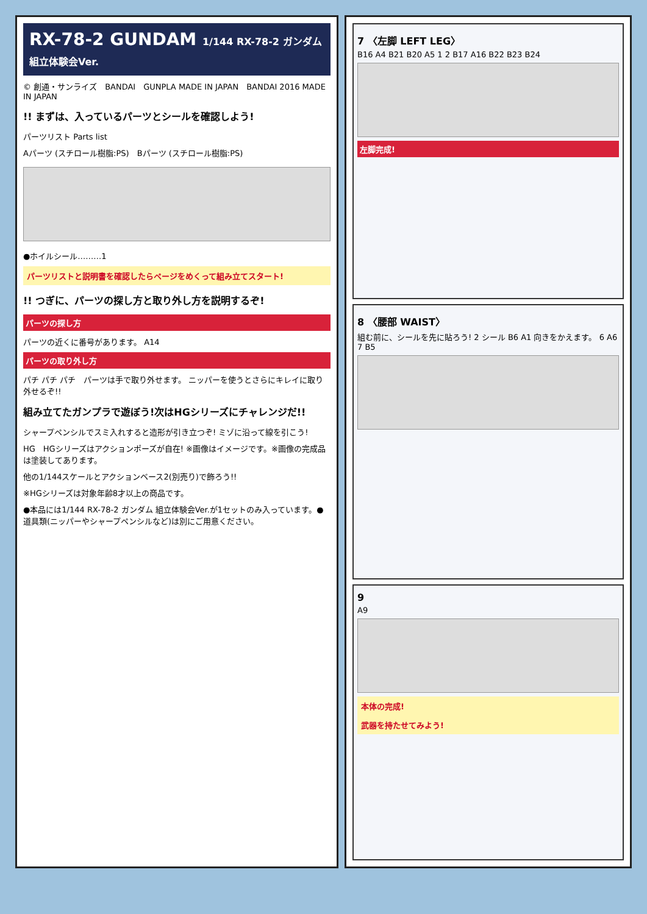RX-78-2 GUNDAM 1/144 RX-78-2 ガンダム 組立体験会Ver.
© 創通・サンライズ　BANDAI　GUNPLA MADE IN JAPAN　BANDAI 2016 MADE IN JAPAN
!! まずは、入っているパーツとシールを確認しよう!
パーツリスト Parts list
Aパーツ (スチロール樹脂:PS)　Bパーツ (スチロール樹脂:PS)
●ホイルシール………1
パーツリストと説明書を確認したらページをめくって組み立てスタート!
!! つぎに、パーツの探し方と取り外し方を説明するぞ!
パーツの探し方
パーツの近くに番号があります。 A14
パーツの取り外し方
パチ パチ パチ　パーツは手で取り外せます。 ニッパーを使うとさらにキレイに取り外せるぞ!!
組み立てたガンプラで遊ぼう!次はHGシリーズにチャレンジだ!!
シャープペンシルでスミ入れすると造形が引き立つぞ! ミゾに沿って線を引こう!
HG　HGシリーズはアクションポーズが自在! ※画像はイメージです。※画像の完成品は塗装してあります。
他の1/144スケールとアクションベース2(別売り)で飾ろう!!
※HGシリーズは対象年齢8才以上の商品です。
●本品には1/144 RX-78-2 ガンダム 組立体験会Ver.が1セットのみ入っています。●道具類(ニッパーやシャープペンシルなど)は別にご用意ください。
7 〈左脚 LEFT LEG〉
B16 A4 B21 B20 A5 1 2 B17 A16 B22 B23 B24
左脚完成!
8 〈腰部 WAIST〉
組む前に、シールを先に貼ろう! 2 シール B6 A1 向きをかえます。 6 A6 7 B5
9
A9
本体の完成!
武器を持たせてみよう!